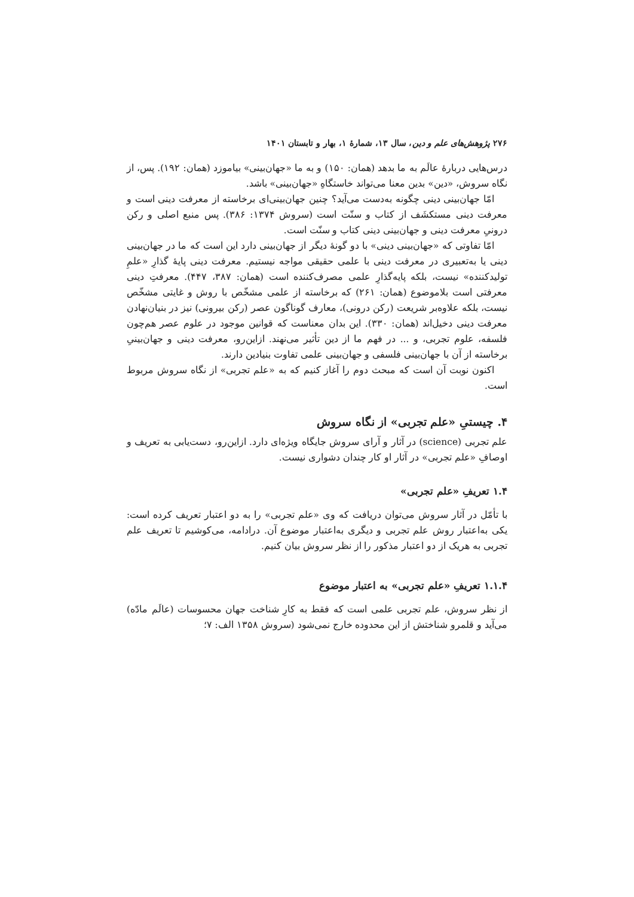۲۷۶ پژوهش‌های علم و دین، سال ۱۳، شمارهٔ ۱، بهار و تابستان ۱۴۰۱
درس‌هایی دربارهٔ عالَم به ما بدهد (همان: ۱۵۰) و به ما «جهان‌بینی» بیاموزد (همان: ۱۹۲). پس، از نگاه سروش، «دین» بدین معنا می‌تواند خاستگاهِ «جهان‌بینی» باشد.
امّا جهان‌بینی دینی چگونه به‌دست می‌آید؟ چنین جهان‌بینی‌ای برخاسته از معرفت دینی است و معرفت دینی مستکشَف از کتاب و سنّت است (سروش ۱۳۷۴: ۳۸۶). پس منبع اصلی و رکن درونیِ معرفت دینی و جهان‌بینی دینی کتاب و سنّت است.
امّا تفاوتی که «جهان‌بینی دینی» با دو گونهٔ دیگر از جهان‌بینی دارد این است که ما در جهان‌بینی دینی یا به‌تعبیری در معرفت دینی با علمی حقیقی مواجه نیستیم. معرفت دینی پایهٔ گذارِ «علمِ تولیدکننده» نیست، بلکه پایه‌گذارِ علمی مصرف‌کننده است (همان: ۳۸۷، ۴۴۷). معرفتِ دینی معرفتی است بلاموضوع (همان: ۲۶۱) که برخاسته از علمی مشخّص با روش و غایتی مشخّص نیست، بلکه علاوه‌بر شریعت (رکن درونی)، معارف گوناگون عصر (رکن بیرونی) نیز در بنیان‌نهادن معرفت دینی دخیل‌اند (همان: ۳۳۰). این بدان معناست که قوانین موجود در علوم عصر هم‌چون فلسفه، علوم تجربی، و ... در فهم ما از دین تأثیر می‌نهند. ازاین‌رو، معرفت دینی و جهان‌بینیِ برخاسته از آن با جهان‌بینی فلسفی و جهان‌بینی علمی تفاوت بنیادین دارند.
اکنون نوبت آن است که مبحث دوم را آغاز کنیم که به «علم تجربی» از نگاه سروش مربوط است.
۴. چیستیِ «علم تجربی» از نگاه سروش
علم تجربی (science) در آثار و آرای سروش جایگاه ویژه‌ای دارد. ازاین‌رو، دست‌یابی به تعریف و اوصافِ «علم تجربی» در آثار او کار چندان دشواری نیست.
۱.۴ تعریفِ «علم تجربی»
با تأمّل در آثار سروش می‌توان دریافت که وی «علم تجربی» را به دو اعتبار تعریف کرده است: یکی به‌اعتبار روش علم تجربی و دیگری به‌اعتبار موضوع آن. درادامه، می‌کوشیم تا تعریف علم تجربی به هریک از دو اعتبار مذکور را از نظر سروش بیان کنیم.
۱.۱.۴ تعریفِ «علم تجربی» به اعتبار موضوع
از نظر سروش، علم تجربی علمی است که فقط به کارِ شناخت جهان محسوسات (عالَم مادّه) می‌آید و قلمرو شناختش از این محدوده خارج نمی‌شود (سروش ۱۳۵۸ الف: ۷؛